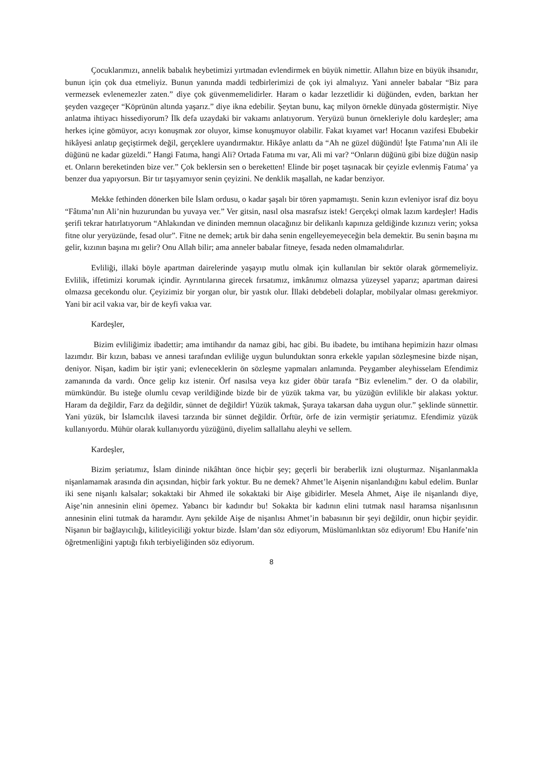Çocuklarımızı, annelik babalık heybetimizi yırtmadan evlendirmek en büyük nimettir. Allahın bize en büyük ihsanıdır, bunun için çok dua etmeliyiz. Bunun yanında maddi tedbirlerimizi de çok iyi almalıyız. Yani anneler babalar “Biz para vermezsek evlenemezler zaten.” diye çok güvenmemelidirler. Haram o kadar lezzetlidir ki düğünden, evden, barktan her şeyden vazgeçer “Köprünün altında yaşarız.” diye ikna edebilir. Şeytan bunu, kaç milyon örnekle dünyada göstermiştir. Niye anlatma ihtiyacı hissediyorum? İlk defa uzaydaki bir vakıamı anlatıyorum. Yeryüzü bunun örnekleriyle dolu kardeşler; ama herkes içine gömüyor, acıyı konuşmak zor oluyor, kimse konuşmuyor olabilir. Fakat kıyamet var! Hocanın vazifesi Ebubekir hikâyesi anlatıp geçiştirmek değil, gerçeklere uyandırmaktır. Hikâye anlattı da “Ah ne güzel düğündü! İşte Fatıma’nın Ali ile düğünü ne kadar güzeldi.” Hangi Fatıma, hangi Ali? Ortada Fatıma mı var, Ali mi var? “Onların düğünü gibi bize düğün nasip et. Onların bereketinden bize ver.” Çok beklersin sen o bereketten! Elinde bir poşet taşınacak bir çeyizle evlenmiş Fatıma’ ya benzer dua yapıyorsun. Bir tır taşıyamıyor senin çeyizini. Ne denklik maşallah, ne kadar benziyor.
Mekke fethinden dönerken bile İslam ordusu, o kadar şaşalı bir tören yapmamıştı. Senin kızın evleniyor israf diz boyu “Fâtıma’nın Ali’nin huzurundan bu yuvaya ver.” Ver gitsin, nasıl olsa masrafsız istek! Gerçekçi olmak lazım kardeşler! Hadis şerifi tekrar hatırlatıyorum “Ahlakından ve dininden memnun olacağınız bir delikanlı kapınıza geldiğinde kızınızı verin; yoksa fitne olur yeryüzünde, fesad olur”. Fitne ne demek; artık bir daha senin engelleyemeyeceğin bela demektir. Bu senin başına mı gelir, kızının başına mı gelir? Onu Allah bilir; ama anneler babalar fitneye, fesada neden olmamalıdırlar.
Evliliği, illaki böyle apartman dairelerinde yaşayıp mutlu olmak için kullanılan bir sektör olarak görmemeliyiz. Evlilik, iffetimizi korumak içindir. Ayrıntılarına girecek fırsatımız, imkânımız olmazsa yüzeysel yaparız; apartman dairesi olmazsa gecekondu olur. Çeyizimiz bir yorgan olur, bir yastık olur. İllaki debdebeli dolaplar, mobilyalar olması gerekmiyor. Yani bir acil vakıa var, bir de keyfi vakıa var.
Kardeşler,
Bizim evliliğimiz ibadettir; ama imtihandır da namaz gibi, hac gibi. Bu ibadete, bu imtihana hepimizin hazır olması lazımdır. Bir kızın, babası ve annesi tarafından evliliğe uygun bulunduktan sonra erkekle yapılan sözleşmesine bizde nişan, deniyor. Nişan, kadim bir iştir yani; evleneceklerin ön sözleşme yapmaları anlamında. Peygamber aleyhisselam Efendimiz zamanında da vardı. Önce gelip kız istenir. Örf nasılsa veya kız gider öbür tarafa “Biz evlenelim.” der. O da olabilir, mümkündür. Bu isteğe olumlu cevap verildiğinde bizde bir de yüzük takma var, bu yüzüğün evlilikle bir alakası yoktur. Haram da değildir, Farz da değildir, sünnet de değildir! Yüzük takmak, Şuraya takarsan daha uygun olur.” şeklinde sünnettir. Yani yüzük, bir İslamcılık ilavesi tarzında bir sünnet değildir. Örftür, örfe de izin vermiştir şeriatımız. Efendimiz yüzük kullanıyordu. Mühür olarak kullanıyordu yüzüğünü, diyelim sallallahu aleyhi ve sellem.
Kardeşler,
Bizim şeriatımız, İslam dininde nikâhtan önce hiçbir şey; geçerli bir beraberlik izni oluşturmaz. Nişanlanmakla nişanlamamak arasında din açısından, hiçbir fark yoktur. Bu ne demek? Ahmet’le Aişenin nişanlandığını kabul edelim. Bunlar iki sene nişanlı kalsalar; sokaktaki bir Ahmed ile sokaktaki bir Aişe gibidirler. Mesela Ahmet, Aişe ile nişanlandı diye, Aişe’nin annesinin elini öpemez. Yabancı bir kadındır bu! Sokakta bir kadının elini tutmak nasıl haramsa nişanlısının annesinin elini tutmak da haramdır. Aynı şekilde Aişe de nişanlısı Ahmet’in babasının bir şeyi değildir, onun hiçbir şeyidir. Nişanın bir bağlayıcılığı, kilitleyiciliği yoktur bizde. İslam’dan söz ediyorum, Müslümanlıktan söz ediyorum! Ebu Hanife’nin öğretmenliğini yaptığı fıkıh terbiyeliğinden söz ediyorum.
8